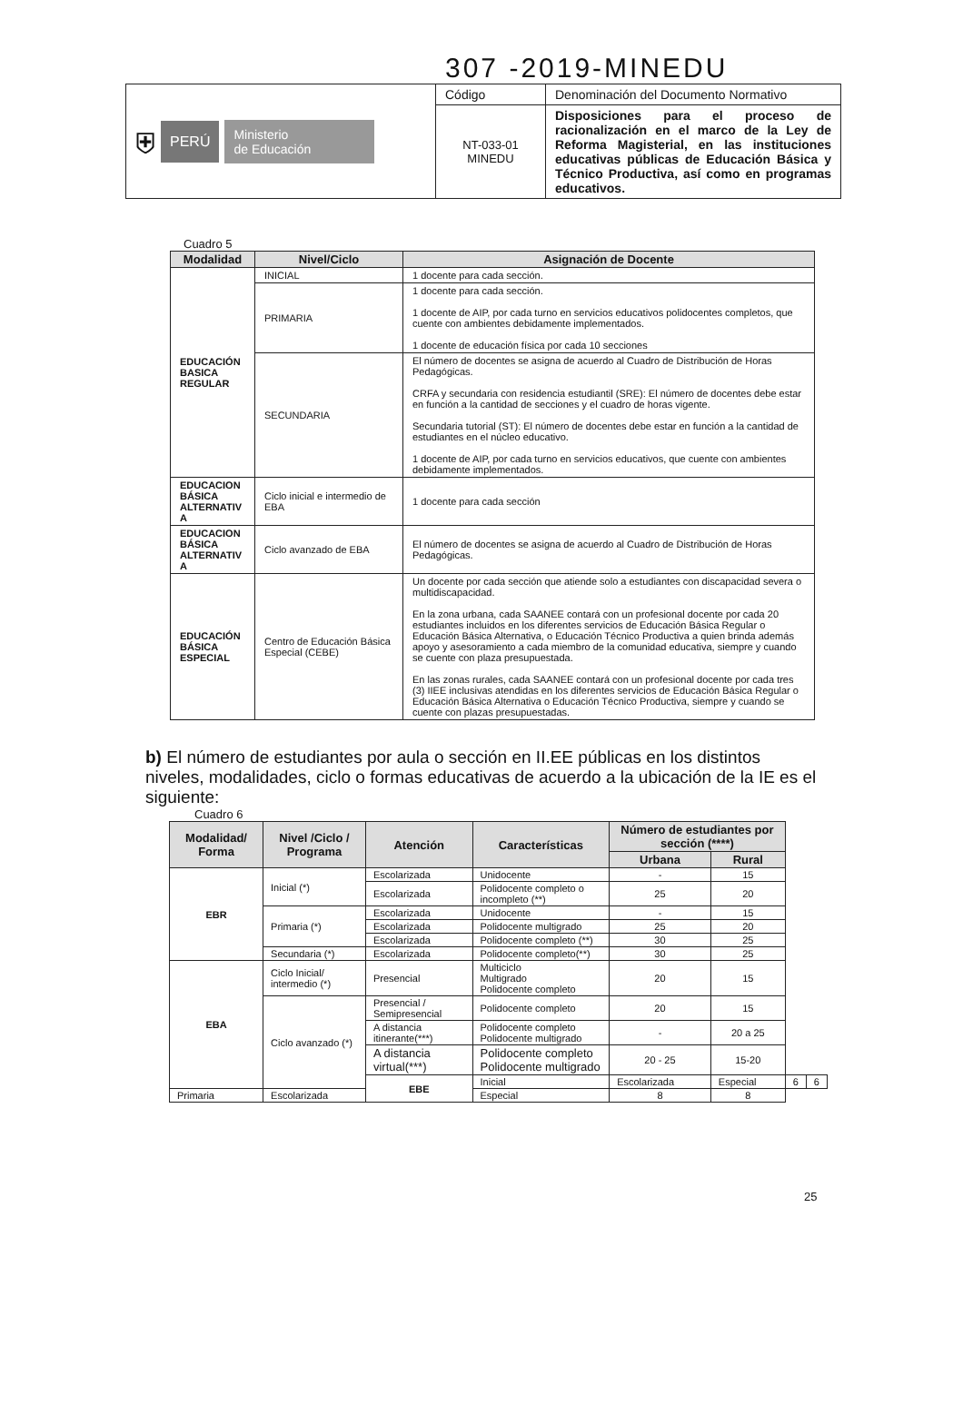307 -2019-MINEDU
| ⛨ PERÚ Ministerio de Educación | Código | Denominación del Documento Normativo |
| | NT-033-01 MINEDU | Disposiciones para el proceso de racionalización en el marco de la Ley de Reforma Magisterial, en las instituciones educativas públicas de Educación Básica y Técnico Productiva, así como en programas educativos. |
Cuadro 5
| Modalidad | Nivel/Ciclo | Asignación de Docente |
| --- | --- | --- |
| EDUCACIÓN BASICA REGULAR | INICIAL | 1 docente para cada sección. |
| | PRIMARIA | 1 docente para cada sección. 1 docente de AIP, por cada turno en servicios educativos polidocentes completos, que cuente con ambientes debidamente implementados. 1 docente de educación física por cada 10 secciones |
| | SECUNDARIA | El número de docentes se asigna de acuerdo al Cuadro de Distribución de Horas Pedagógicas. CRFA y secundaria con residencia estudiantil (SRE): El número de docentes debe estar en función a la cantidad de secciones y el cuadro de horas vigente. Secundaria tutorial (ST): El número de docentes debe estar en función a la cantidad de estudiantes en el núcleo educativo. 1 docente de AIP, por cada turno en servicios educativos, que cuente con ambientes debidamente implementados. |
| EDUCACION BÁSICA ALTERNATIV A | Ciclo inicial e intermedio de EBA | 1 docente para cada sección |
| EDUCACION BÁSICA ALTERNATIV A | Ciclo avanzado de EBA | El número de docentes se asigna de acuerdo al Cuadro de Distribución de Horas Pedagógicas. |
| EDUCACIÓN BÁSICA ESPECIAL | Centro de Educación Básica Especial (CEBE) | Un docente por cada sección que atiende solo a estudiantes con discapacidad severa o multidiscapacidad. En la zona urbana, cada SAANEE contará con un profesional docente por cada 20 estudiantes incluidos en los diferentes servicios de Educación Básica Regular o Educación Básica Alternativa, o Educación Técnico Productiva a quien brinda además apoyo y asesoramiento a cada miembro de la comunidad educativa, siempre y cuando se cuente con plaza presupuestada. En las zonas rurales, cada SAANEE contará con un profesional docente por cada tres (3) IIEE inclusivas atendidas en los diferentes servicios de Educación Básica Regular o Educación Básica Alternativa o Educación Técnico Productiva, siempre y cuando se cuente con plazas presupuestadas. |
b) El número de estudiantes por aula o sección en II.EE públicas en los distintos niveles, modalidades, ciclo o formas educativas de acuerdo a la ubicación de la IE es el siguiente:
Cuadro 6
| Modalidad/ Forma | Nivel /Ciclo / Programa | Atención | Características | Número de estudiantes por sección (****) | | | |
| --- | --- | --- | --- | --- | --- | --- | --- |
| | | | | Urbana | Rural | | |
| EBR | Inicial (*) | Escolarizada | Unidocente | - | 15 | | |
| | | Escolarizada | Polidocente completo o incompleto (**) | 25 | 20 | | |
| | Primaria (*) | Escolarizada | Unidocente | - | 15 | | |
| | | Escolarizada | Polidocente multigrado | 25 | 20 | | |
| | | Escolarizada | Polidocente completo (**) | 30 | 25 | | |
| | Secundaria (*) | Escolarizada | Polidocente completo(**) | 30 | 25 | | |
| EBA | Ciclo Inicial/ intermedio (*) | Presencial | Multiciclo Multigrado Polidocente completo | 20 | 15 | | |
| | Ciclo avanzado (*) | Presencial / Semipresencial | Polidocente completo | 20 | 15 | | |
| | | A distancia itinerante(***) | Polidocente completo Polidocente multigrado | - | 20 a 25 | | |
| | | A distancia virtual(***) | Polidocente completo Polidocente multigrado | 20 - 25 | 15-20 | | |
| | | EBE | Inicial | Escolarizada | Especial | 6 | 6 |
| Primaria | Escolarizada | | Especial | 8 | 8 | | |
25